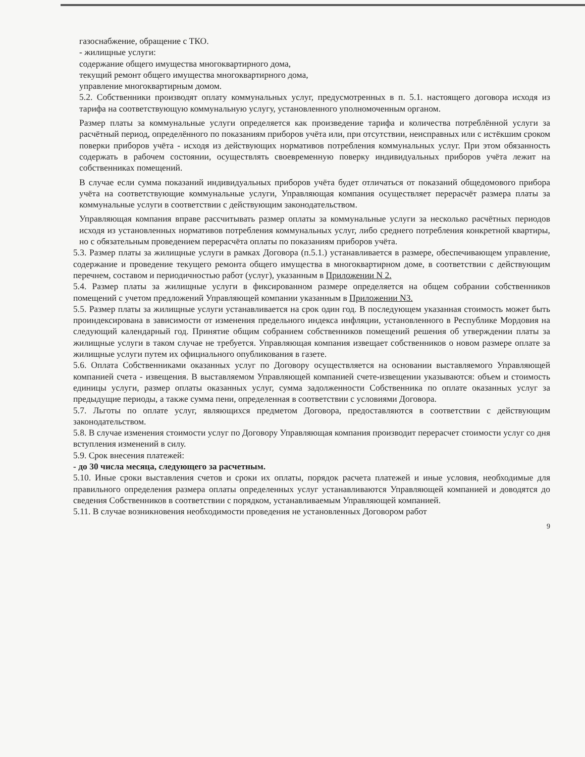газоснабжение, обращение с ТКО.
- жилищные услуги:
содержание общего имущества многоквартирного дома,
текущий ремонт общего имущества многоквартирного дома,
управление многоквартирным домом.
5.2. Собственники производят оплату коммунальных услуг, предусмотренных в п. 5.1. настоящего договора исходя из тарифа на соответствующую коммунальную услугу, установленного уполномоченным органом.
Размер платы за коммунальные услуги определяется как произведение тарифа и количества потреблённой услуги за расчётный период, определённого по показаниям приборов учёта или, при отсутствии, неисправных или с истёкшим сроком поверки приборов учёта - исходя из действующих нормативов потребления коммунальных услуг. При этом обязанность содержать в рабочем состоянии, осуществлять своевременную поверку индивидуальных приборов учёта лежит на собственниках помещений.
В случае если сумма показаний индивидуальных приборов учёта будет отличаться от показаний общедомового прибора учёта на соответствующие коммунальные услуги, Управляющая компания осуществляет перерасчёт размера платы за коммунальные услуги в соответствии с действующим законодательством.
Управляющая компания вправе рассчитывать размер оплаты за коммунальные услуги за несколько расчётных периодов исходя из установленных нормативов потребления коммунальных услуг, либо среднего потребления конкретной квартиры, но с обязательным проведением перерасчёта оплаты по показаниям приборов учёта.
5.3. Размер платы за жилищные услуги в рамках Договора (п.5.1.) устанавливается в размере, обеспечивающем управление, содержание и проведение текущего ремонта общего имущества в многоквартирном доме, в соответствии с действующим перечнем, составом и периодичностью работ (услуг), указанным в Приложении N 2.
5.4. Размер платы за жилищные услуги в фиксированном размере определяется на общем собрании собственников помещений с учетом предложений Управляющей компании указанным в Приложении N3.
5.5. Размер платы за жилищные услуги устанавливается на срок один год. В последующем указанная стоимость может быть проиндексирована в зависимости от изменения предельного индекса инфляции, установленного в Республике Мордовия на следующий календарный год. Принятие общим собранием собственников помещений решения об утверждении платы за жилищные услуги в таком случае не требуется. Управляющая компания извещает собственников о новом размере оплате за жилищные услуги путем их официального опубликования в газете.
5.6. Оплата Собственниками оказанных услуг по Договору осуществляется на основании выставляемого Управляющей компанией счета - извещения. В выставляемом Управляющей компанией счете-извещении указываются: объем и стоимость единицы услуги, размер оплаты оказанных услуг, сумма задолженности Собственника по оплате оказанных услуг за предыдущие периоды, а также сумма пени, определенная в соответствии с условиями Договора.
5.7. Льготы по оплате услуг, являющихся предметом Договора, предоставляются в соответствии с действующим законодательством.
5.8. В случае изменения стоимости услуг по Договору Управляющая компания производит перерасчет стоимости услуг со дня вступления изменений в силу.
5.9. Срок внесения платежей:
- до 30 числа месяца, следующего за расчетным.
5.10. Иные сроки выставления счетов и сроки их оплаты, порядок расчета платежей и иные условия, необходимые для правильного определения размера оплаты определенных услуг устанавливаются Управляющей компанией и доводятся до сведения Собственников в соответствии с порядком, устанавливаемым Управляющей компанией.
5.11. В случае возникновения необходимости проведения не установленных Договором работ
9